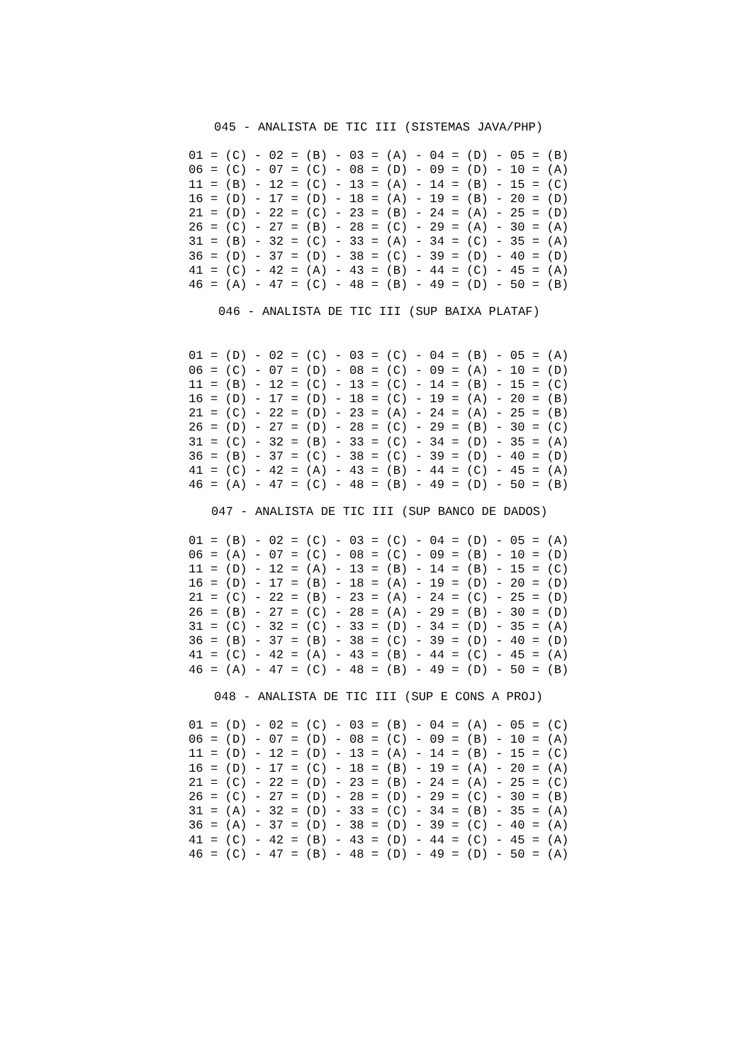045 - ANALISTA DE TIC III (SISTEMAS JAVA/PHP)
01 = (C) - 02 = (B) - 03 = (A) - 04 = (D) - 05 = (B)
06 = (C) - 07 = (C) - 08 = (D) - 09 = (D) - 10 = (A)
11 = (B) - 12 = (C) - 13 = (A) - 14 = (B) - 15 = (C)
16 = (D) - 17 = (D) - 18 = (A) - 19 = (B) - 20 = (D)
21 = (D) - 22 = (C) - 23 = (B) - 24 = (A) - 25 = (D)
26 = (C) - 27 = (B) - 28 = (C) - 29 = (A) - 30 = (A)
31 = (B) - 32 = (C) - 33 = (A) - 34 = (C) - 35 = (A)
36 = (D) - 37 = (D) - 38 = (C) - 39 = (D) - 40 = (D)
41 = (C) - 42 = (A) - 43 = (B) - 44 = (C) - 45 = (A)
46 = (A) - 47 = (C) - 48 = (B) - 49 = (D) - 50 = (B)
046 - ANALISTA DE TIC III (SUP BAIXA PLATAF)
01 = (D) - 02 = (C) - 03 = (C) - 04 = (B) - 05 = (A)
06 = (C) - 07 = (D) - 08 = (C) - 09 = (A) - 10 = (D)
11 = (B) - 12 = (C) - 13 = (C) - 14 = (B) - 15 = (C)
16 = (D) - 17 = (D) - 18 = (C) - 19 = (A) - 20 = (B)
21 = (C) - 22 = (D) - 23 = (A) - 24 = (A) - 25 = (B)
26 = (D) - 27 = (D) - 28 = (C) - 29 = (B) - 30 = (C)
31 = (C) - 32 = (B) - 33 = (C) - 34 = (D) - 35 = (A)
36 = (B) - 37 = (C) - 38 = (C) - 39 = (D) - 40 = (D)
41 = (C) - 42 = (A) - 43 = (B) - 44 = (C) - 45 = (A)
46 = (A) - 47 = (C) - 48 = (B) - 49 = (D) - 50 = (B)
047 - ANALISTA DE TIC III (SUP BANCO DE DADOS)
01 = (B) - 02 = (C) - 03 = (C) - 04 = (D) - 05 = (A)
06 = (A) - 07 = (C) - 08 = (C) - 09 = (B) - 10 = (D)
11 = (D) - 12 = (A) - 13 = (B) - 14 = (B) - 15 = (C)
16 = (D) - 17 = (B) - 18 = (A) - 19 = (D) - 20 = (D)
21 = (C) - 22 = (B) - 23 = (A) - 24 = (C) - 25 = (D)
26 = (B) - 27 = (C) - 28 = (A) - 29 = (B) - 30 = (D)
31 = (C) - 32 = (C) - 33 = (D) - 34 = (D) - 35 = (A)
36 = (B) - 37 = (B) - 38 = (C) - 39 = (D) - 40 = (D)
41 = (C) - 42 = (A) - 43 = (B) - 44 = (C) - 45 = (A)
46 = (A) - 47 = (C) - 48 = (B) - 49 = (D) - 50 = (B)
048 - ANALISTA DE TIC III (SUP E CONS A PROJ)
01 = (D) - 02 = (C) - 03 = (B) - 04 = (A) - 05 = (C)
06 = (D) - 07 = (D) - 08 = (C) - 09 = (B) - 10 = (A)
11 = (D) - 12 = (D) - 13 = (A) - 14 = (B) - 15 = (C)
16 = (D) - 17 = (C) - 18 = (B) - 19 = (A) - 20 = (A)
21 = (C) - 22 = (D) - 23 = (B) - 24 = (A) - 25 = (C)
26 = (C) - 27 = (D) - 28 = (D) - 29 = (C) - 30 = (B)
31 = (A) - 32 = (D) - 33 = (C) - 34 = (B) - 35 = (A)
36 = (A) - 37 = (D) - 38 = (D) - 39 = (C) - 40 = (A)
41 = (C) - 42 = (B) - 43 = (D) - 44 = (C) - 45 = (A)
46 = (C) - 47 = (B) - 48 = (D) - 49 = (D) - 50 = (A)